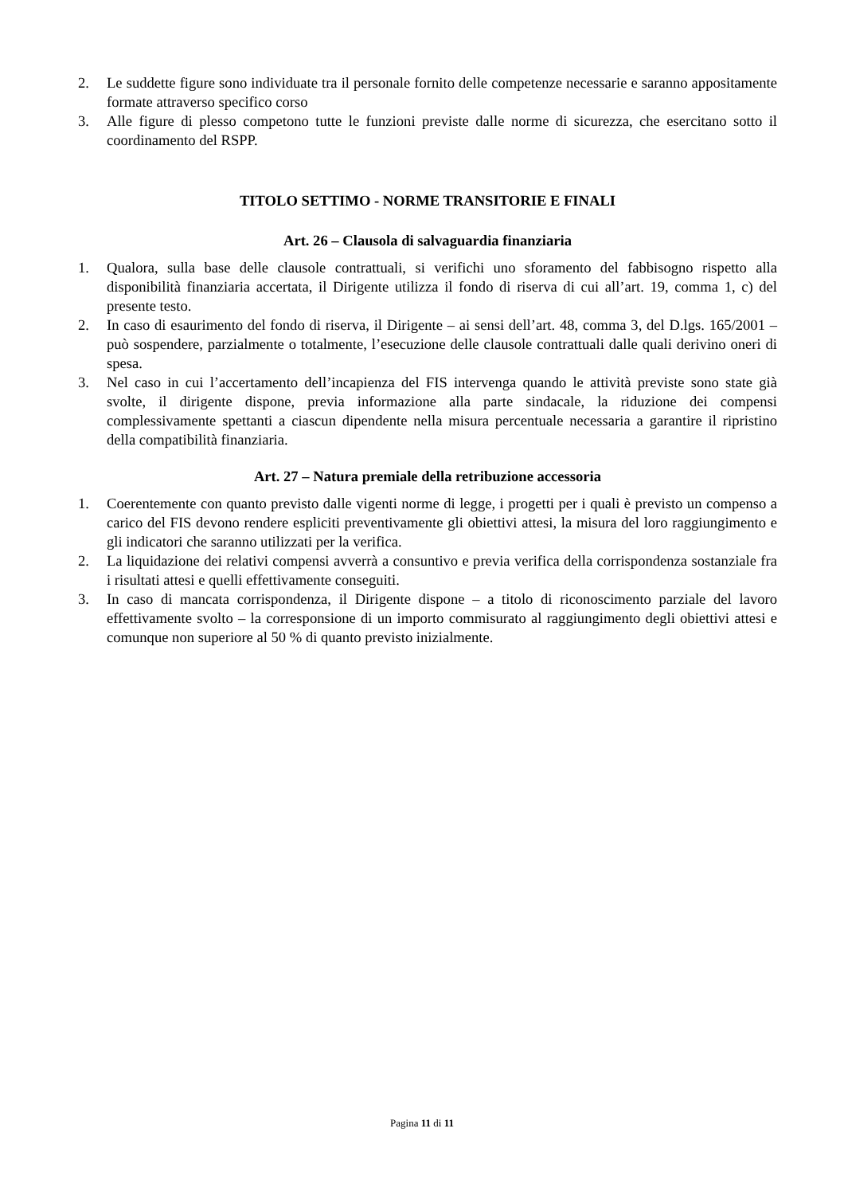2. Le suddette figure sono individuate tra il personale fornito delle competenze necessarie e saranno appositamente formate attraverso specifico corso
3. Alle figure di plesso competono tutte le funzioni previste dalle norme di sicurezza, che esercitano sotto il coordinamento del RSPP.
TITOLO SETTIMO - NORME TRANSITORIE E FINALI
Art. 26 – Clausola di salvaguardia finanziaria
1. Qualora, sulla base delle clausole contrattuali, si verifichi uno sforamento del fabbisogno rispetto alla disponibilità finanziaria accertata, il Dirigente utilizza il fondo di riserva di cui all’art. 19, comma 1, c) del presente testo.
2. In caso di esaurimento del fondo di riserva, il Dirigente – ai sensi dell’art. 48, comma 3, del D.lgs. 165/2001 – può sospendere, parzialmente o totalmente, l’esecuzione delle clausole contrattuali dalle quali derivino oneri di spesa.
3. Nel caso in cui l’accertamento dell’incapienza del FIS intervenga quando le attività previste sono state già svolte, il dirigente dispone, previa informazione alla parte sindacale, la riduzione dei compensi complessivamente spettanti a ciascun dipendente nella misura percentuale necessaria a garantire il ripristino della compatibilità finanziaria.
Art. 27 – Natura premiale della retribuzione accessoria
1. Coerentemente con quanto previsto dalle vigenti norme di legge, i progetti per i quali è previsto un compenso a carico del FIS devono rendere espliciti preventivamente gli obiettivi attesi, la misura del loro raggiungimento e gli indicatori che saranno utilizzati per la verifica.
2. La liquidazione dei relativi compensi avverrà a consuntivo e previa verifica della corrispondenza sostanziale fra i risultati attesi e quelli effettivamente conseguiti.
3. In caso di mancata corrispondenza, il Dirigente dispone – a titolo di riconoscimento parziale del lavoro effettivamente svolto – la corresponsione di un importo commisurato al raggiungimento degli obiettivi attesi e comunque non superiore al 50 % di quanto previsto inizialmente.
Pagina 11 di 11